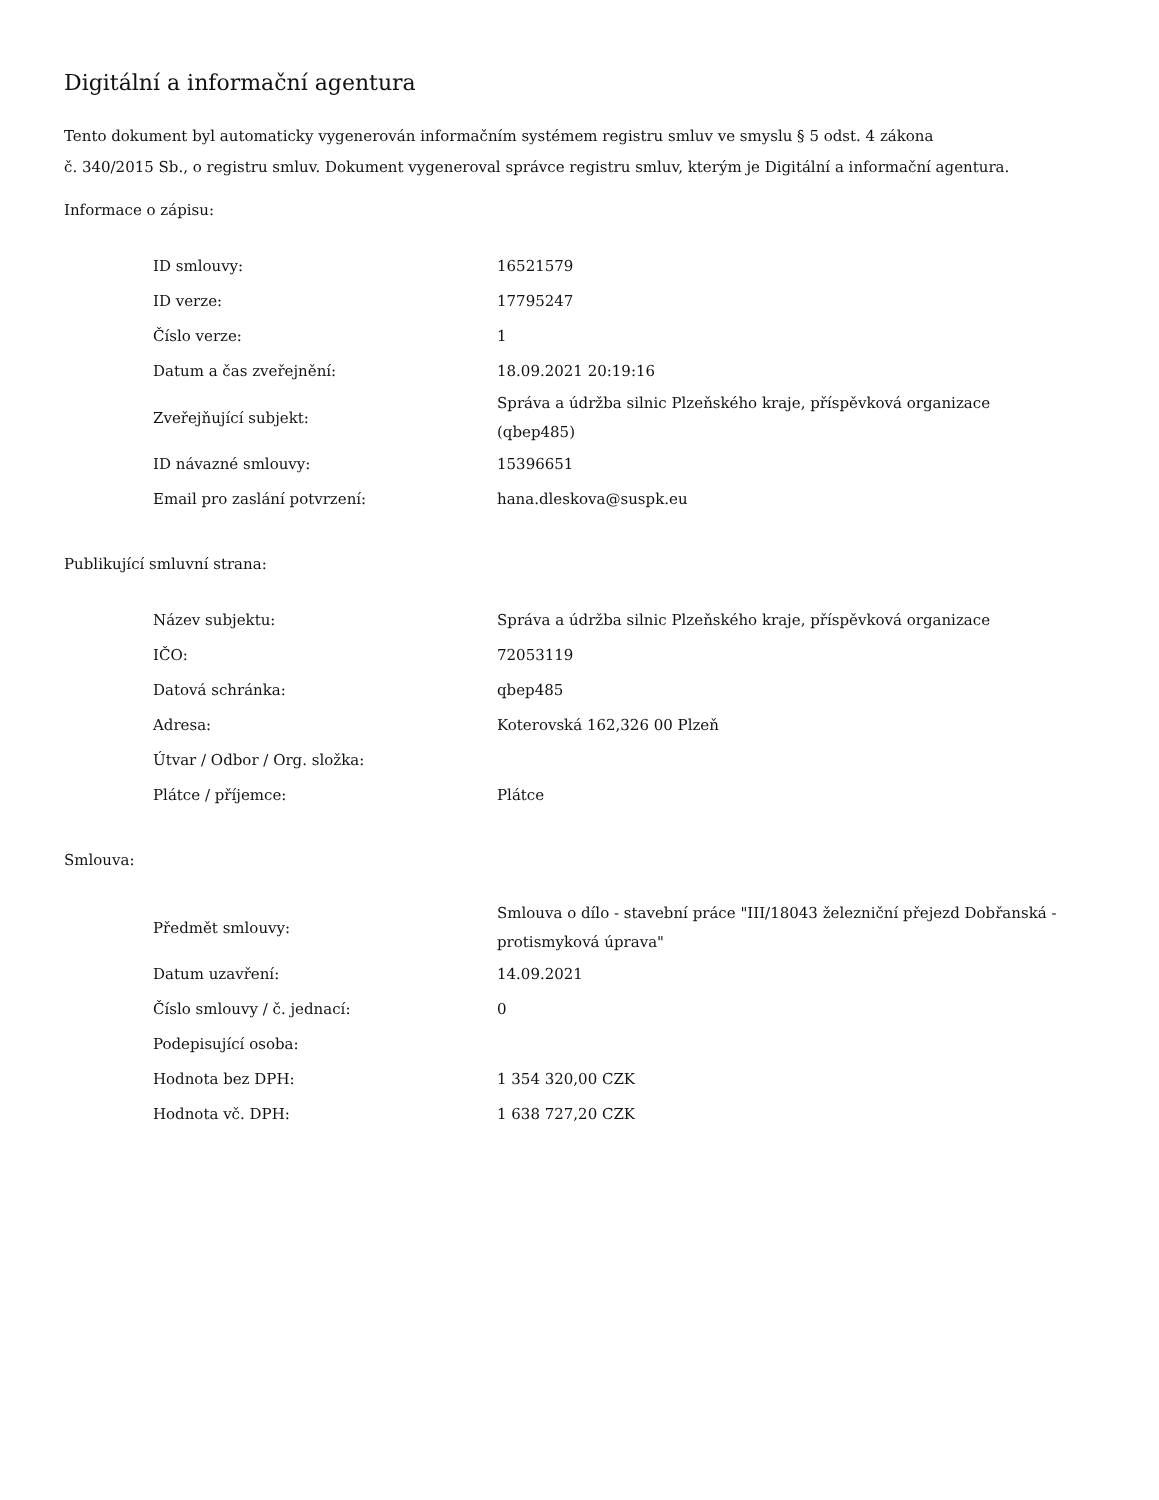Digitální a informační agentura
Tento dokument byl automaticky vygenerován informačním systémem registru smluv ve smyslu § 5 odst. 4 zákona
č. 340/2015 Sb., o registru smluv. Dokument vygeneroval správce registru smluv, kterým je Digitální a informační agentura.
Informace o zápisu:
| ID smlouvy: | 16521579 |
| ID verze: | 17795247 |
| Číslo verze: | 1 |
| Datum a čas zveřejnění: | 18.09.2021 20:19:16 |
| Zveřejňující subjekt: | Správa a údržba silnic Plzeňského kraje, příspěvková organizace (qbep485) |
| ID návazné smlouvy: | 15396651 |
| Email pro zaslání potvrzení: | hana.dleskova@suspk.eu |
Publikující smluvní strana:
| Název subjektu: | Správa a údržba silnic Plzeňského kraje, příspěvková organizace |
| IČO: | 72053119 |
| Datová schránka: | qbep485 |
| Adresa: | Koterovská 162,326 00 Plzeň |
| Útvar / Odbor / Org. složka: | |
| Plátce / příjemce: | Plátce |
Smlouva:
| Předmět smlouvy: | Smlouva o dílo - stavební práce "III/18043 železniční přejezd Dobřanská - protismyková úprava" |
| Datum uzavření: | 14.09.2021 |
| Číslo smlouvy / č. jednací: | 0 |
| Podepisující osoba: | |
| Hodnota bez DPH: | 1 354 320,00 CZK |
| Hodnota vč. DPH: | 1 638 727,20 CZK |